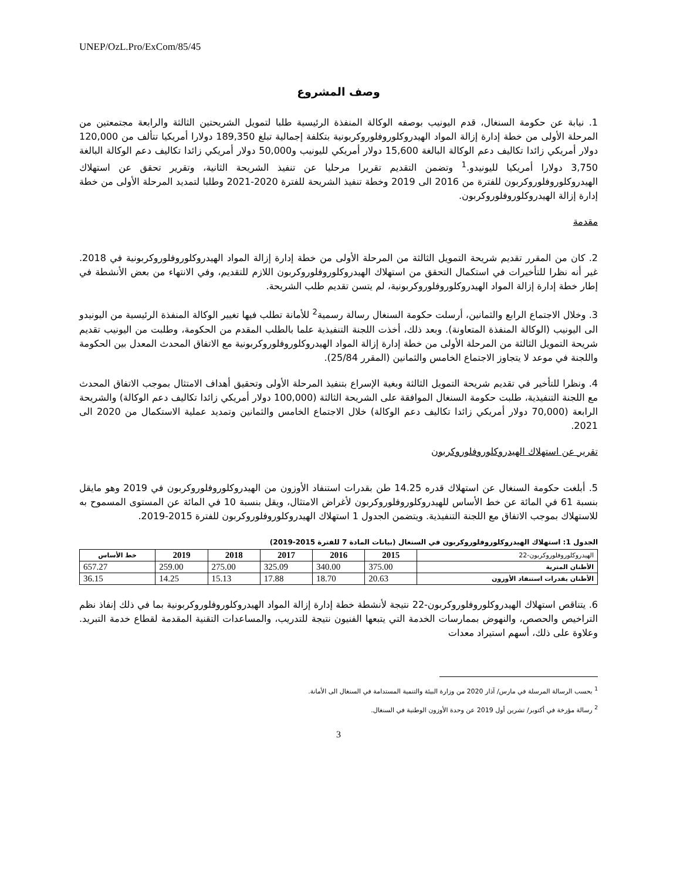UNEP/OzL.Pro/ExCom/85/45
وصف المشروع
1. نيابة عن حكومة السنغال، قدم اليونيب بوصفه الوكالة المنفذة الرئيسية طلبا لتمويل الشريحتين الثالثة والرابعة مجتمعتين من المرحلة الأولى من خطة إدارة إزالة المواد الهيدروكلوروفلوروكربونية بتكلفة إجمالية تبلغ 189,350 دولارا أمريكيا تتألف من 120,000 دولار أمريكي زائدا تكاليف دعم الوكالة البالغة 15,600 دولار أمريكي لليونيب و50,000 دولار أمريكي زائدا تكاليف دعم الوكالة البالغة 3,750 دولارا أمريكيا لليونيدو.<sup>1</sup> وتضمن التقديم تقريرا مرحليا عن تنفيذ الشريحة الثانية، وتقرير تحقق عن استهلاك الهيدروكلوروفلوروكربون للفترة من 2016 الى 2019 وخطة تنفيذ الشريحة للفترة 2020-2021 وطلبا لتمديد المرحلة الأولى من خطة إدارة إزالة الهيدروكلوروفلوروكربون.
مقدمة
2. كان من المقرر تقديم شريحة التمويل الثالثة من المرحلة الأولى من خطة إدارة إزالة المواد الهيدروكلوروفلوروكربونية في 2018. غير أنه نظرا للتأخيرات في استكمال التحقق من استهلاك الهيدروكلوروفلوروكربون اللازم للتقديم، وفي الانتهاء من بعض الأنشطة في إطار خطة إدارة إزالة المواد الهيدروكلوروفلوروكربونية، لم يتسن تقديم طلب الشريحة.
3. وخلال الاجتماع الرابع والثمانين، أرسلت حكومة السنغال رسالة رسمية<sup>2</sup> للأمانة تطلب فيها تغيير الوكالة المنفذة الرئيسية من اليونيدو الى اليونيب (الوكالة المنفذة المتعاونة). وبعد ذلك، أخذت اللجنة التنفيذية علما بالطلب المقدم من الحكومة، وطلبت من اليونيب تقديم شريحة التمويل الثالثة من المرحلة الأولى من خطة إدارة إزالة المواد الهيدروكلوروفلوروكربونية مع الاتفاق المحدث المعدل بين الحكومة واللجنة في موعد لا يتجاوز الاجتماع الخامس والثمانين (المقرر 25/84).
4. ونظرا للتأخير في تقديم شريحة التمويل الثالثة وبغية الإسراع بتنفيذ المرحلة الأولى وتحقيق أهداف الامتثال بموجب الاتفاق المحدث مع اللجنة التنفيذية، طلبت حكومة السنغال الموافقة على الشريحة الثالثة (100,000 دولار أمريكي زائدا تكاليف دعم الوكالة) والشريحة الرابعة (70,000 دولار أمريكي زائدا تكاليف دعم الوكالة) خلال الاجتماع الخامس والثمانين وتمديد عملية الاستكمال من 2020 الى 2021.
تقرير عن استهلاك الهيدروكلوروفلوروكربون
5. أبلغت حكومة السنغال عن استهلاك قدره 14.25 طن بقدرات استنفاد الأوزون من الهيدروكلوروفلوروكربون في 2019 وهو مايقل بنسبة 61 في المائة عن خط الأساس للهيدروكلوروفلوروكربون لأغراض الامتثال، ويقل بنسبة 10 في المائة عن المستوى المسموح به للاستهلاك بموجب الاتفاق مع اللجنة التنفيذية. ويتضمن الجدول 1 استهلاك الهيدروكلوروفلوروكربون للفترة 2015-2019.
الجدول 1: استهلاك الهيدروكلوروفلوروكربون في السنغال (بيانات المادة 7 للفترة 2015-2019)
| الهيدروكلوروفلوروكربون-22 | 2015 | 2016 | 2017 | 2018 | 2019 | خط الأساس |
| الأطنان المترية | 375.00 | 340.00 | 325.09 | 275.00 | 259.00 | 657.27 |
| الأطنان بقدرات استنفاد الأوزون | 20.63 | 18.70 | 17.88 | 15.13 | 14.25 | 36.15 |
6. يتناقص استهلاك الهيدروكلوروفلوروكربون-22 نتيجة لأنشطة خطة إدارة إزالة المواد الهيدروكلوروفلوروكربونية بما في ذلك إنفاذ نظم التراخيص والحصص، والنهوض بممارسات الخدمة التي يتبعها الفنيون نتيجة للتدريب، والمساعدات التقنية المقدمة لقطاع خدمة التبريد. وعلاوة على ذلك، أسهم استيراد معدات
<sup>1</sup> بحسب الرسالة المرسلة في مارس/ آذار 2020 من وزارة البيئة والتنمية المستدامة في السنغال الى الأمانة.
<sup>2</sup> رسالة مؤرخة في أكتوبر/ تشرين أول 2019 عن وحدة الأوزون الوطنية في السنغال.
3